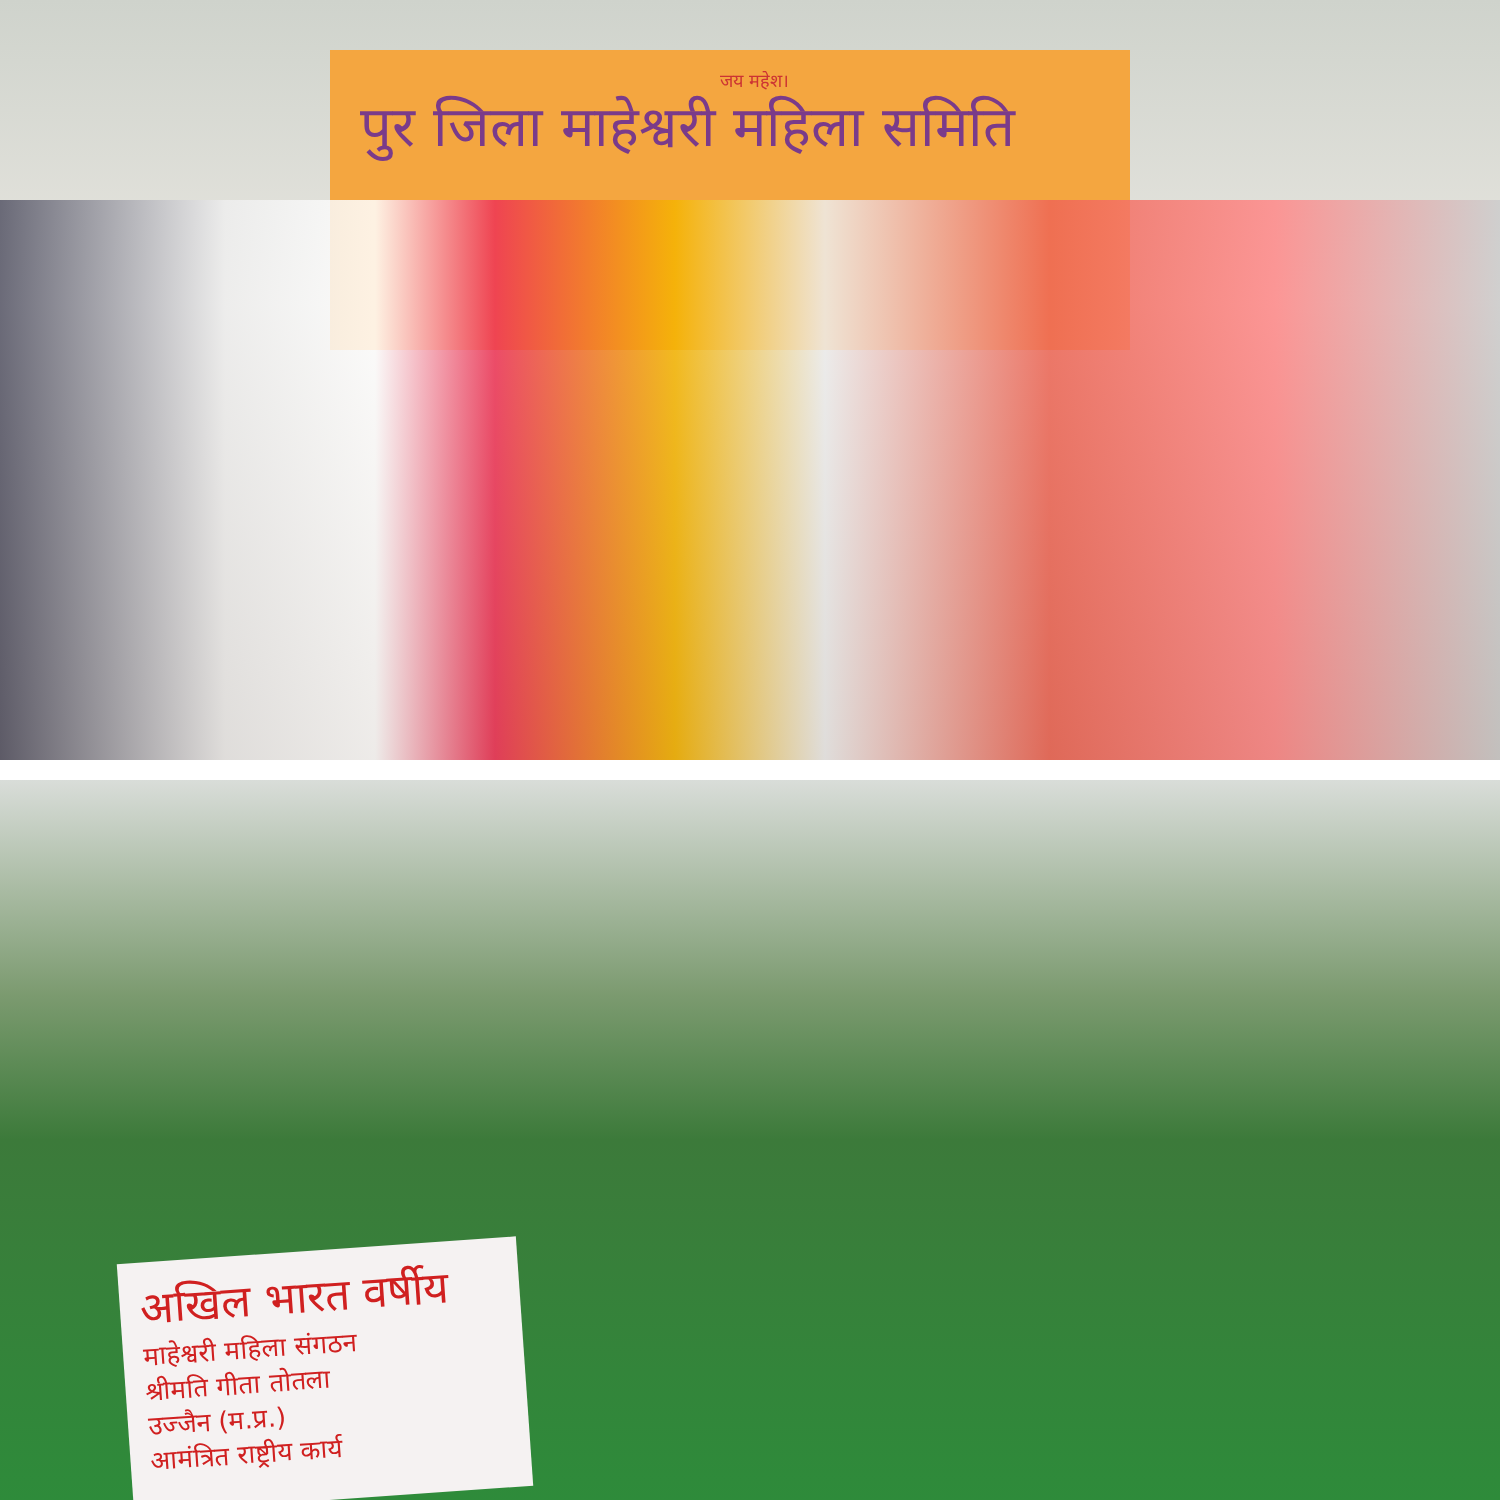जय महेश।
पुर जिला माहेश्वरी महिला समिति
अखिल भारत वर्षीय
माहेश्वरी महिला संगठन
श्रीमति गीता तोतला
उज्जैन (म.प्र.)
आमंत्रित राष्ट्रीय कार्य